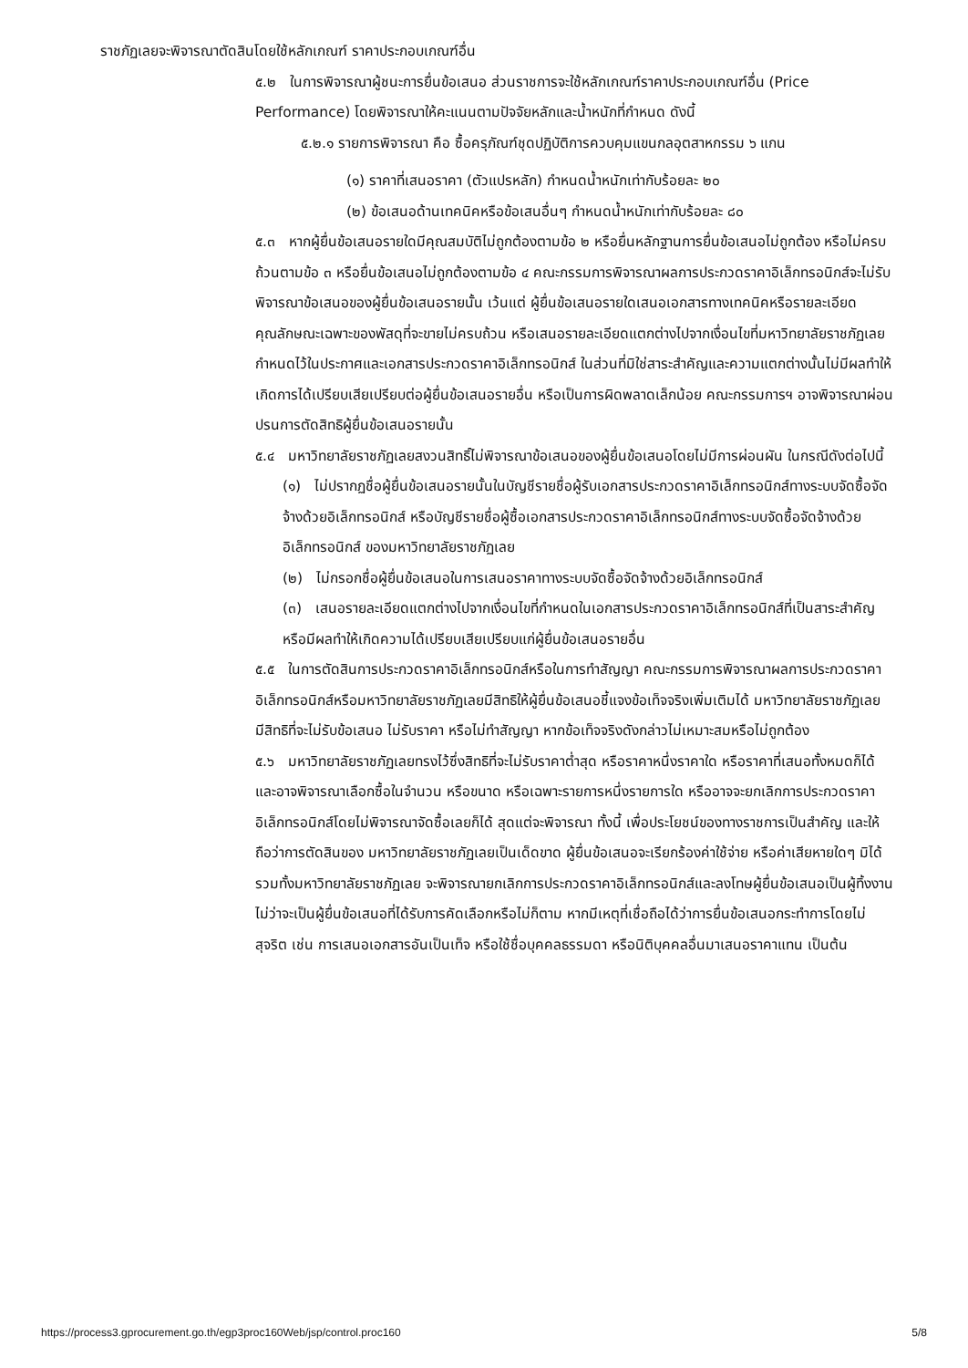ราชภัฏเลยจะพิจารณาตัดสินโดยใช้หลักเกณฑ์ ราคาประกอบเกณฑ์อื่น
๕.๒ ในการพิจารณาผู้ชนะการยื่นข้อเสนอ ส่วนราชการจะใช้หลักเกณฑ์ราคาประกอบเกณฑ์อื่น (Price Performance) โดยพิจารณาให้คะแนนตามปัจจัยหลักและน้ำหนักที่กำหนด ดังนี้
๕.๒.๑ รายการพิจารณา คือ ซื้อครุภัณฑ์ชุดปฏิบัติการควบคุมแขนกลอุตสาหกรรม ๖ แกน
(๑) ราคาที่เสนอราคา (ตัวแปรหลัก) กำหนดน้ำหนักเท่ากับร้อยละ ๒๐
(๒) ข้อเสนอด้านเทคนิคหรือข้อเสนอื่นๆ กำหนดน้ำหนักเท่ากับร้อยละ ๘๐
๕.๓ หากผู้ยื่นข้อเสนอรายใดมีคุณสมบัติไม่ถูกต้องตามข้อ ๒ หรือยื่นหลักฐานการยื่นข้อเสนอไม่ถูกต้อง หรือไม่ครบถ้วนตามข้อ ๓ หรือยื่นข้อเสนอไม่ถูกต้องตามข้อ ๔ คณะกรรมการพิจารณาผลการประกวดราคาอิเล็กทรอนิกส์จะไม่รับพิจารณาข้อเสนอของผู้ยื่นข้อเสนอรายนั้น เว้นแต่ ผู้ยื่นข้อเสนอรายใดเสนอเอกสารทางเทคนิคหรือรายละเอียดคุณลักษณะเฉพาะของพัสดุที่จะขายไม่ครบถ้วน หรือเสนอรายละเอียดแตกต่างไปจากเงื่อนไขที่มหาวิทยาลัยราชภัฏเลยกำหนดไว้ในประกาศและเอกสารประกวดราคาอิเล็กทรอนิกส์ ในส่วนที่มิใช่สาระสำคัญและความแตกต่างนั้นไม่มีผลทำให้เกิดการได้เปรียบเสียเปรียบต่อผู้ยื่นข้อเสนอรายอื่น หรือเป็นการผิดพลาดเล็กน้อย คณะกรรมการฯ อาจพิจารณาผ่อนปรนการตัดสิทธิผู้ยื่นข้อเสนอรายนั้น
๕.๔ มหาวิทยาลัยราชภัฏเลยสงวนสิทธิ์ไม่พิจารณาข้อเสนอของผู้ยื่นข้อเสนอโดยไม่มีการผ่อนผัน ในกรณีดังต่อไปนี้
(๑) ไม่ปรากฏชื่อผู้ยื่นข้อเสนอรายนั้นในบัญชีรายชื่อผู้รับเอกสารประกวดราคาอิเล็กทรอนิกส์ทางระบบจัดซื้อจัดจ้างด้วยอิเล็กทรอนิกส์ หรือบัญชีรายชื่อผู้ซื้อเอกสารประกวดราคาอิเล็กทรอนิกส์ทางระบบจัดซื้อจัดจ้างด้วยอิเล็กทรอนิกส์ ของมหาวิทยาลัยราชภัฏเลย
(๒) ไม่กรอกชื่อผู้ยื่นข้อเสนอในการเสนอราคาทางระบบจัดซื้อจัดจ้างด้วยอิเล็กทรอนิกส์
(๓) เสนอรายละเอียดแตกต่างไปจากเงื่อนไขที่กำหนดในเอกสารประกวดราคาอิเล็กทรอนิกส์ที่เป็นสาระสำคัญ หรือมีผลทำให้เกิดความได้เปรียบเสียเปรียบแก่ผู้ยื่นข้อเสนอรายอื่น
๕.๕ ในการตัดสินการประกวดราคาอิเล็กทรอนิกส์หรือในการทำสัญญา คณะกรรมการพิจารณาผลการประกวดราคาอิเล็กทรอนิกส์หรือมหาวิทยาลัยราชภัฏเลยมีสิทธิให้ผู้ยื่นข้อเสนอชี้แจงข้อเท็จจริงเพิ่มเติมได้ มหาวิทยาลัยราชภัฏเลย มีสิทธิที่จะไม่รับข้อเสนอ ไม่รับราคา หรือไม่ทำสัญญา หากข้อเท็จจริงดังกล่าวไม่เหมาะสมหรือไม่ถูกต้อง
๕.๖ มหาวิทยาลัยราชภัฏเลยทรงไว้ซึ่งสิทธิที่จะไม่รับราคาต่ำสุด หรือราคาหนึ่งราคาใด หรือราคาที่เสนอทั้งหมดก็ได้ และอาจพิจารณาเลือกซื้อในจำนวน หรือขนาด หรือเฉพาะรายการหนึ่งรายการใด หรืออาจจะยกเลิกการประกวดราคาอิเล็กทรอนิกส์โดยไม่พิจารณาจัดซื้อเลยก็ได้ สุดแต่จะพิจารณา ทั้งนี้ เพื่อประโยชน์ของทางราชการเป็นสำคัญ และให้ถือว่าการตัดสินของ มหาวิทยาลัยราชภัฏเลยเป็นเด็ดขาด ผู้ยื่นข้อเสนอจะเรียกร้องค่าใช้จ่าย หรือค่าเสียหายใดๆ มิได้ รวมทั้งมหาวิทยาลัยราชภัฏเลย จะพิจารณายกเลิกการประกวดราคาอิเล็กทรอนิกส์และลงโทษผู้ยื่นข้อเสนอเป็นผู้ทิ้งงาน ไม่ว่าจะเป็นผู้ยื่นข้อเสนอที่ได้รับการคัดเลือกหรือไม่ก็ตาม หากมีเหตุที่เชื่อถือได้ว่าการยื่นข้อเสนอกระทำการโดยไม่สุจริต เช่น การเสนอเอกสารอันเป็นเท็จ หรือใช้ชื่อบุคคลธรรมดา หรือนิติบุคคลอื่นมาเสนอราคาแทน เป็นต้น
https://process3.gprocurement.go.th/egp3proc160Web/jsp/control.proc160 5/8